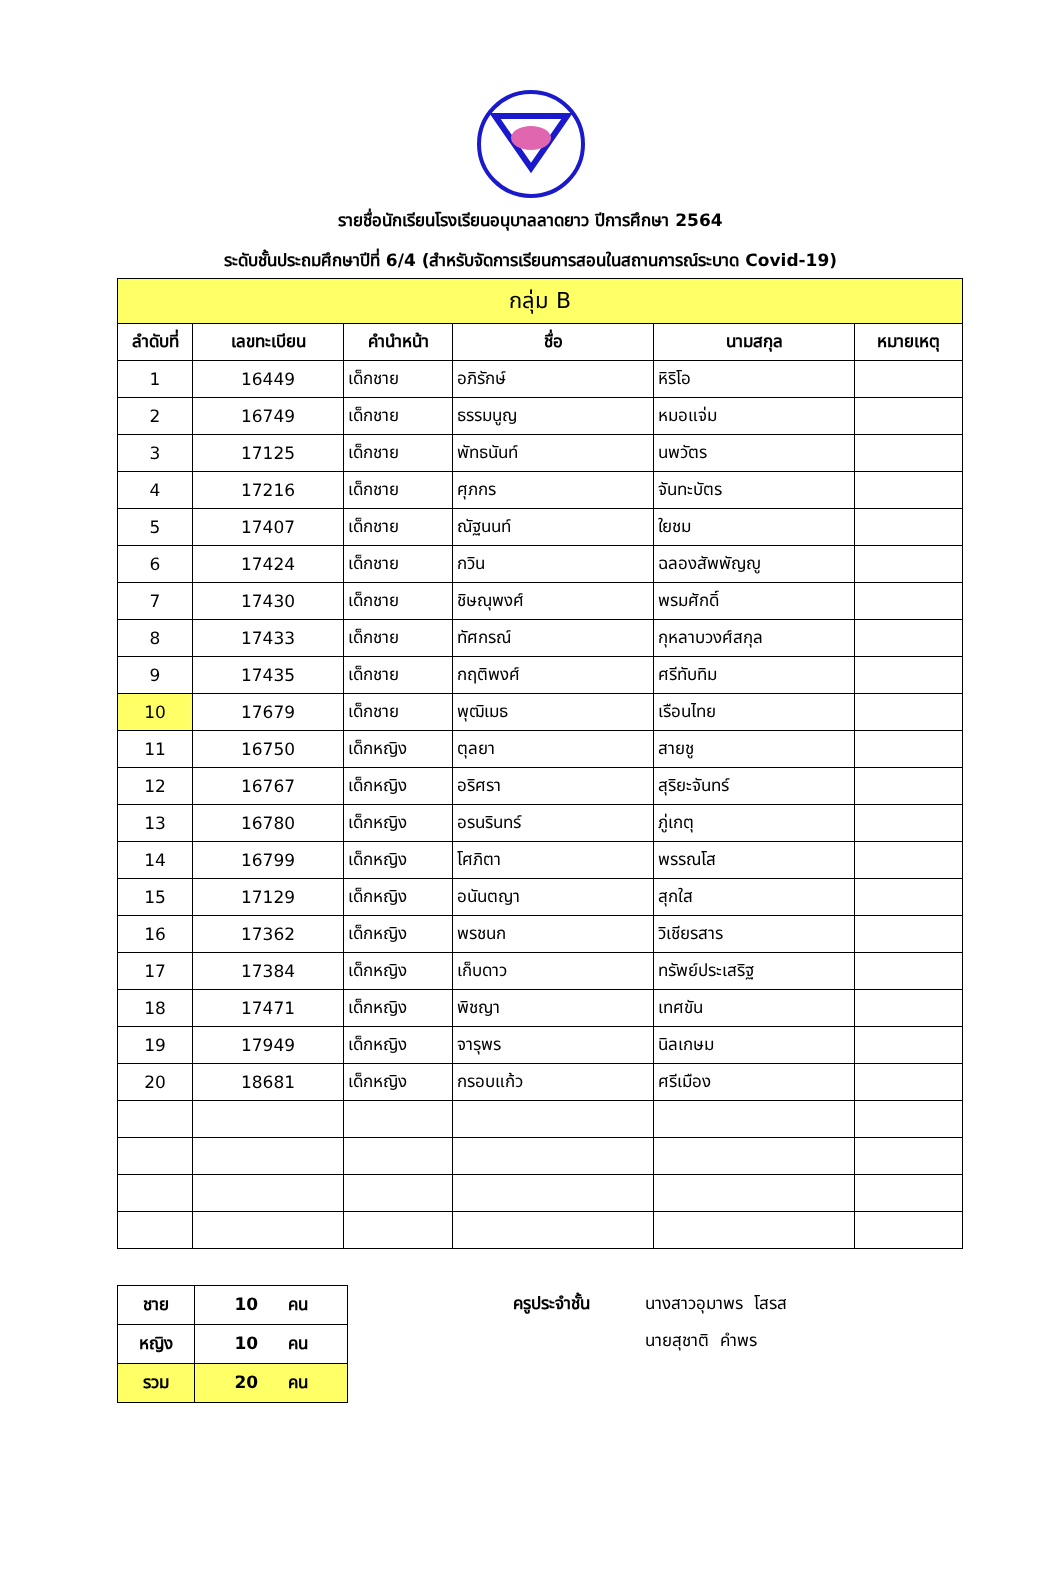รายชื่อนักเรียนโรงเรียนอนุบาลลาดยาว ปีการศึกษา 2564
ระดับชั้นประถมศึกษาปีที่ 6/4 (สำหรับจัดการเรียนการสอนในสถานการณ์ระบาด Covid-19)
| กลุ่ม B | | | | | |
| --- | --- | --- | --- | --- | --- |
| ลำดับที่ | เลขทะเบียน | คำนำหน้า | ชื่อ | นามสกุล | หมายเหตุ |
| 1 | 16449 | เด็กชาย | อภิรักษ์ | หิริโอ | |
| 2 | 16749 | เด็กชาย | ธรรมนูญ | หมอแจ่ม | |
| 3 | 17125 | เด็กชาย | พัทธนันท์ | นพวัตร | |
| 4 | 17216 | เด็กชาย | ศุภกร | จันทะบัตร | |
| 5 | 17407 | เด็กชาย | ณัฐนนท์ | ใยชม | |
| 6 | 17424 | เด็กชาย | กวิน | ฉลองสัพพัญญู | |
| 7 | 17430 | เด็กชาย | ชิษณุพงศ์ | พรมศักดิ์ | |
| 8 | 17433 | เด็กชาย | ทัศกรณ์ | กุหลาบวงศ์สกุล | |
| 9 | 17435 | เด็กชาย | กฤติพงศ์ | ศรีทับทิม | |
| 10 | 17679 | เด็กชาย | พุฒิเมธ | เรือนไทย | |
| 11 | 16750 | เด็กหญิง | ตุลยา | สายชู | |
| 12 | 16767 | เด็กหญิง | อริศรา | สุริยะจันทร์ | |
| 13 | 16780 | เด็กหญิง | อรนรินทร์ | ภู่เกตุ | |
| 14 | 16799 | เด็กหญิง | โศภิตา | พรรณโส | |
| 15 | 17129 | เด็กหญิง | อนันตญา | สุกใส | |
| 16 | 17362 | เด็กหญิง | พรชนก | วิเชียรสาร | |
| 17 | 17384 | เด็กหญิง | เก็บดาว | ทรัพย์ประเสริฐ | |
| 18 | 17471 | เด็กหญิง | พิชญา | เทศขัน | |
| 19 | 17949 | เด็กหญิง | จารุพร | นิลเกษม | |
| 20 | 18681 | เด็กหญิง | กรอบแก้ว | ศรีเมือง | |
| ชาย | 10 คน |
| หญิง | 10 คน |
| รวม | 20 คน |
ครูประจำชั้น นางสาวอุมาพร โสรส
นายสุชาติ คำพร